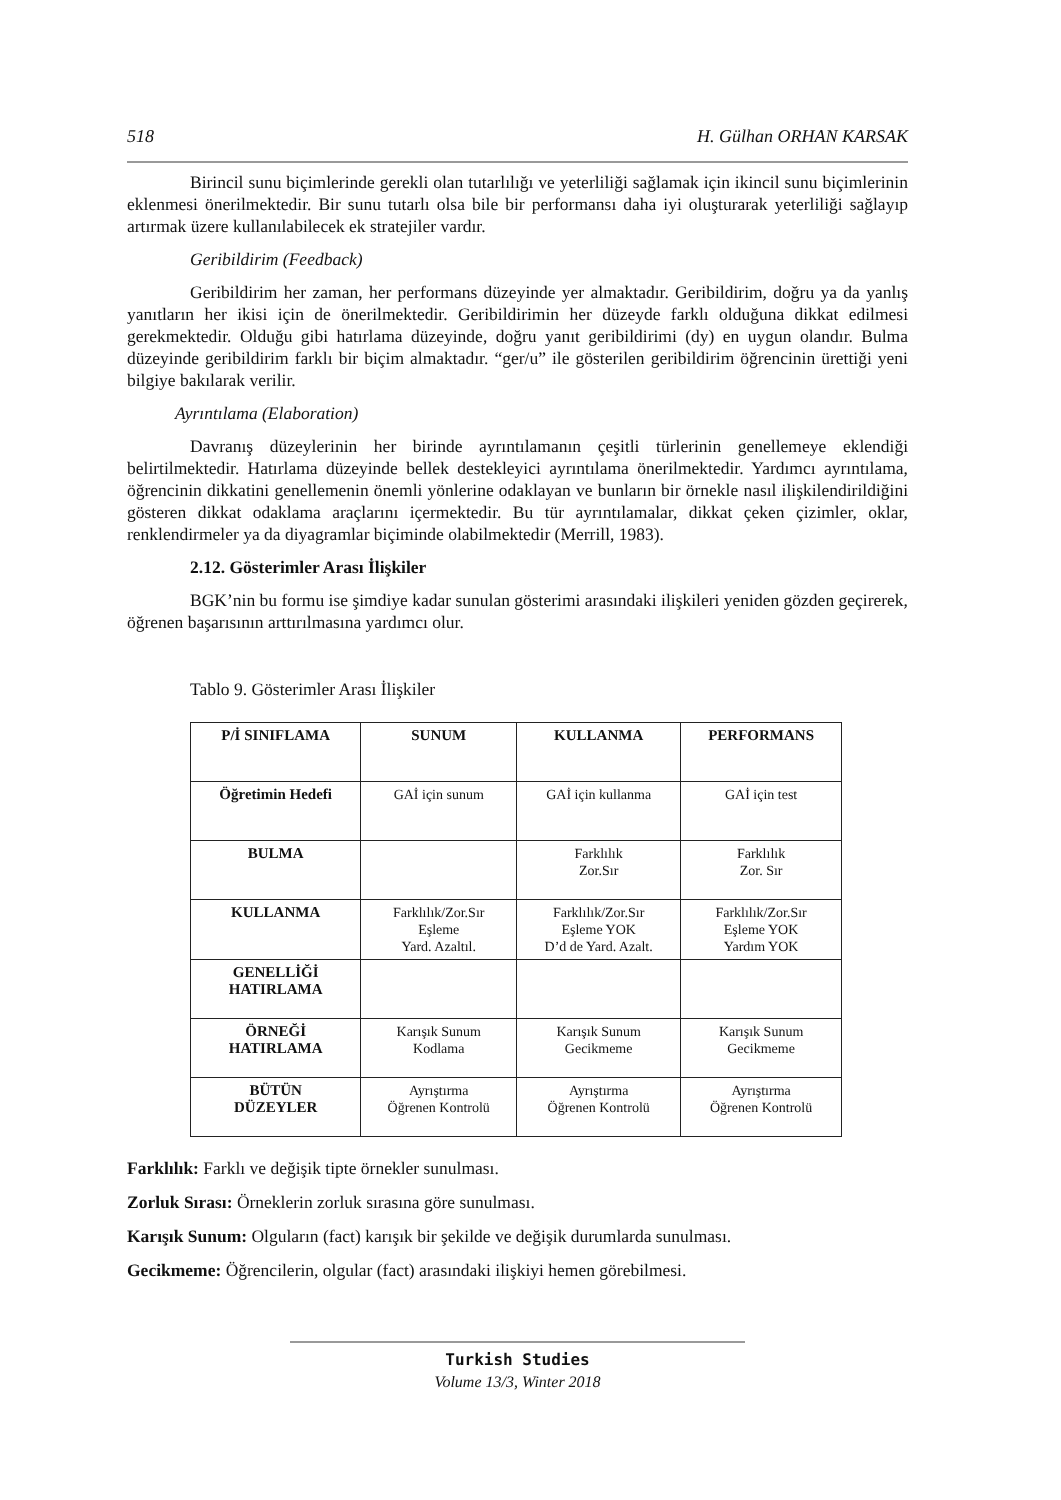518 H. Gülhan ORHAN KARSAK
Birincil sunu biçimlerinde gerekli olan tutarlılığı ve yeterliliği sağlamak için ikincil sunu biçimlerinin eklenmesi önerilmektedir. Bir sunu tutarlı olsa bile bir performansı daha iyi oluşturarak yeterliliği sağlayıp artırmak üzere kullanılabilecek ek stratejiler vardır.
Geribildirim (Feedback)
Geribildirim her zaman, her performans düzeyinde yer almaktadır. Geribildirim, doğru ya da yanlış yanıtların her ikisi için de önerilmektedir. Geribildirimin her düzeyde farklı olduğuna dikkat edilmesi gerekmektedir. Olduğu gibi hatırlama düzeyinde, doğru yanıt geribildirimi (dy) en uygun olandır. Bulma düzeyinde geribildirim farklı bir biçim almaktadır. “ger/u” ile gösterilen geribildirim öğrencinin ürettiği yeni bilgiye bakılarak verilir.
Ayrıntılama (Elaboration)
Davranış düzeylerinin her birinde ayrıntılamanın çeşitli türlerinin genellemeye eklendiği belirtilmektedir. Hatırlama düzeyinde bellek destekleyici ayrıntılama önerilmektedir. Yardımcı ayrıntılama, öğrencinin dikkatini genellemenin önemli yönlerine odaklayan ve bunların bir örnekle nasıl ilişkilendirildiğini gösteren dikkat odaklama araçlarını içermektedir. Bu tür ayrıntılamalar, dikkat çeken çizimler, oklar, renklendirmeler ya da diyagramlar biçiminde olabilmektedir (Merrill, 1983).
2.12. Gösterimler Arası İlişkiler
BGK’nin bu formu ise şimdiye kadar sunulan gösterimi arasındaki ilişkileri yeniden gözden geçirerek, öğrenen başarısının arttırılmasına yardımcı olur.
Tablo 9. Gösterimler Arası İlişkiler
| P/İ SINIFLAMA | SUNUM | KULLANMA | PERFORMANS |
| Öğretimin Hedefi | GAİ için sunum | GAİ için kullanma | GAİ için test |
| BULMA | | Farklılık Zor.Sır | Farklılık Zor. Sır |
| KULLANMA | Farklılık/Zor.Sır Eşleme Yard. Azaltıl. | Farklılık/Zor.Sır Eşleme YOK D’d de Yard. Azalt. | Farklılık/Zor.Sır Eşleme YOK Yardım YOK |
| GENELLİĞİ HATIRLAMA | | | |
| ÖRNEĞİ HATIRLAMA | Karışık Sunum Kodlama | Karışık Sunum Gecikmeme | Karışık Sunum Gecikmeme |
| BÜTÜN DÜZEYLER | Ayrıştırma Öğrenen Kontrolü | Ayrıştırma Öğrenen Kontrolü | Ayrıştırma Öğrenen Kontrolü |
Farklılık: Farklı ve değişik tipte örnekler sunulması.
Zorluk Sırası: Örneklerin zorluk sırasına göre sunulması.
Karışık Sunum: Olguların (fact) karışık bir şekilde ve değişik durumlarda sunulması.
Gecikmeme: Öğrencilerin, olgular (fact) arasındaki ilişkiyi hemen görebilmesi.
Turkish Studies
Volume 13/3, Winter 2018